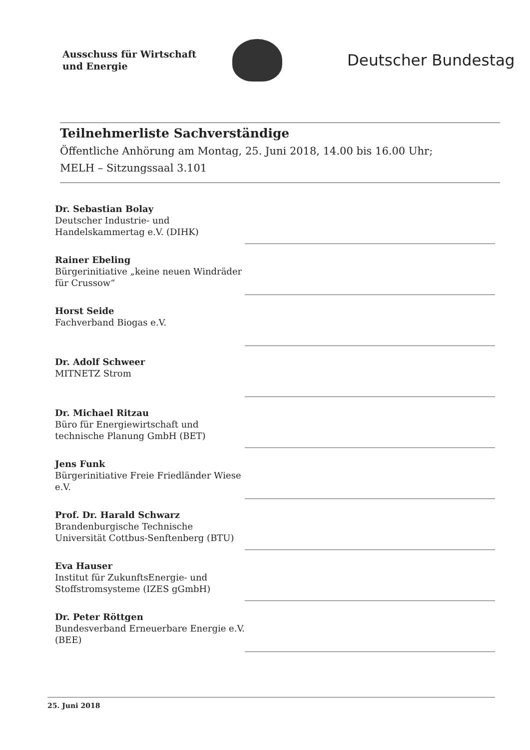Ausschuss für Wirtschaft
und Energie
Deutscher Bundestag
Teilnehmerliste Sachverständige
Öffentliche Anhörung am Montag, 25. Juni 2018, 14.00 bis 16.00 Uhr;
MELH – Sitzungssaal 3.101
Dr. Sebastian Bolay
Deutscher Industrie- und Handelskammertag e.V. (DIHK)
Rainer Ebeling
Bürgerinitiative „keine neuen Windräder für Crussow“
Horst Seide
Fachverband Biogas e.V.
Dr. Adolf Schweer
MITNETZ Strom
Dr. Michael Ritzau
Büro für Energiewirtschaft und technische Planung GmbH (BET)
Jens Funk
Bürgerinitiative Freie Friedländer Wiese e.V.
Prof. Dr. Harald Schwarz
Brandenburgische Technische Universität Cottbus-Senftenberg (BTU)
Eva Hauser
Institut für ZukunftsEnergie- und Stoffstromsysteme (IZES gGmbH)
Dr. Peter Röttgen
Bundesverband Erneuerbare Energie e.V. (BEE)
25. Juni 2018